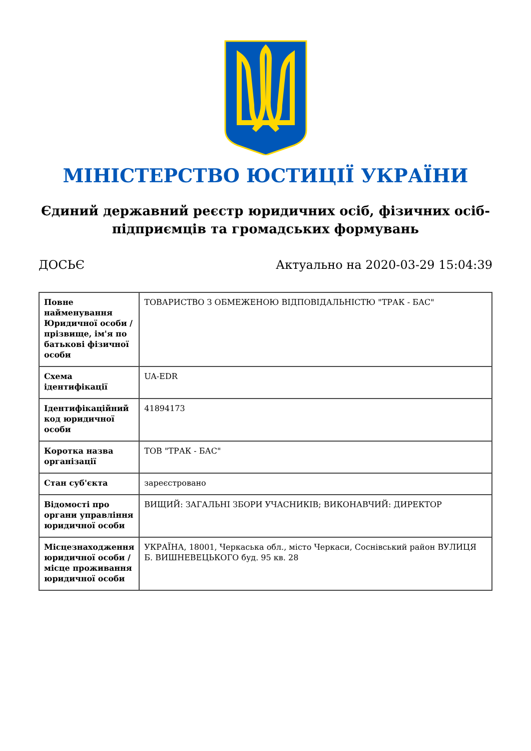МІНІСТЕРСТВО ЮСТИЦІЇ УКРАЇНИ
Єдиний державний реєстр юридичних осіб, фізичних осіб-підприємців та громадських формувань
ДОСЬЄ Актуально на 2020-03-29 15:04:39
| Повне найменування Юридичної особи / прізвище, ім'я по батькові фізичної особи | ТОВАРИСТВО З ОБМЕЖЕНОЮ ВІДПОВІДАЛЬНІСТЮ "ТРАК - БАС" |
| Схема ідентифікації | UA-EDR |
| Ідентифікаційний код юридичної особи | 41894173 |
| Коротка назва організації | ТОВ "ТРАК - БАС" |
| Стан суб'єкта | зареєстровано |
| Відомості про органи управління юридичної особи | ВИЩИЙ: ЗАГАЛЬНІ ЗБОРИ УЧАСНИКІВ; ВИКОНАВЧИЙ: ДИРЕКТОР |
| Місцезнаходження юридичної особи / місце проживання юридичної особи | УКРАЇНА, 18001, Черкаська обл., місто Черкаси, Соснівський район ВУЛИЦЯ Б. ВИШНЕВЕЦЬКОГО буд. 95 кв. 28 |